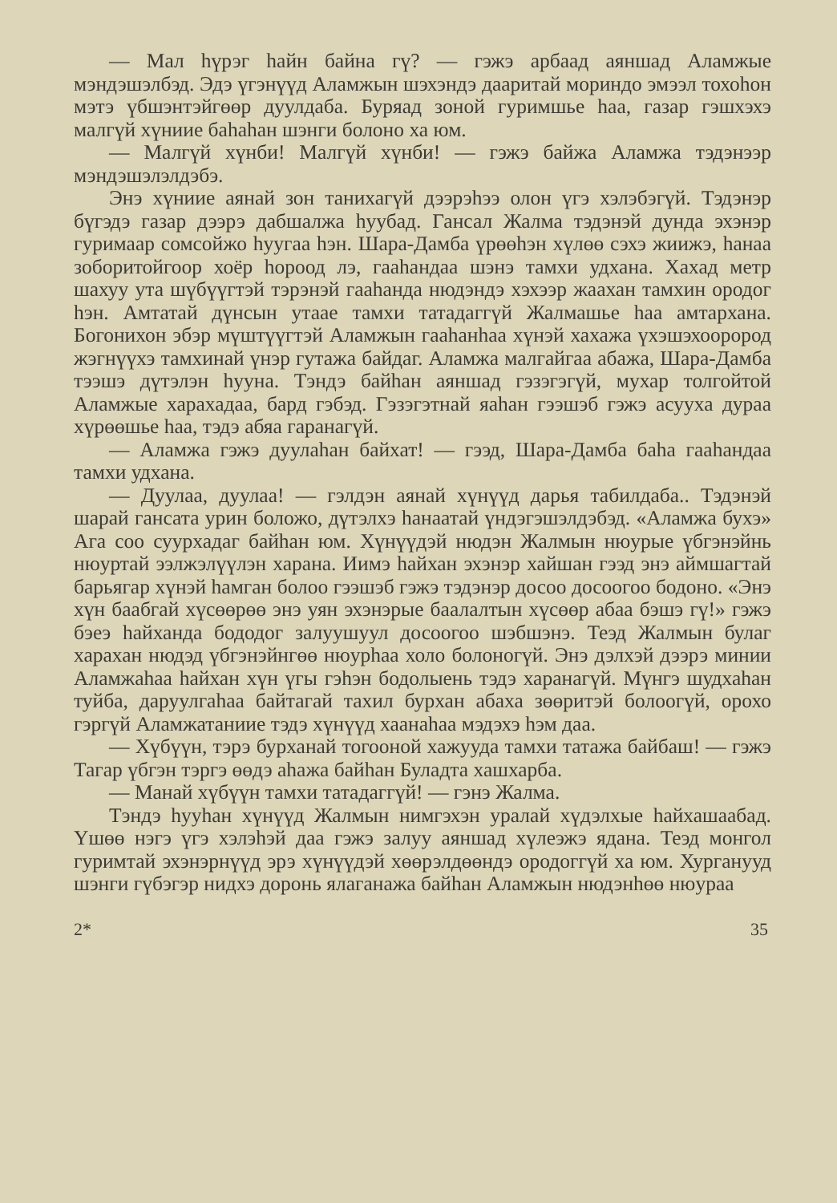— Мал һүрэг һайн байна гү? — гэжэ арбаад аяншад Аламжые мэндэшэлбэд. Эдэ үгэнүүд Аламжын шэхэндэ дааритай мориндо эмээл тохоһон мэтэ үбшэнтэйгөөр дуулдаба. Буряад зоной гуримшье һаа, газар гэшхэхэ малгүй хүниие баһаһан шэнги болоно ха юм.
— Малгүй хүнби! Малгүй хүнби! — гэжэ байжа Аламжа тэдэнээр мэндэшэлэлдэбэ.
Энэ хүниие аянай зон танихагүй дээрэһээ олон үгэ хэлэбэгүй. Тэдэнэр бүгэдэ газар дээрэ дабшалжа һуубад. Гансал Жалма тэдэнэй дунда эхэнэр гуримаар сомсойжо һуугаа һэн. Шара-Дамба үрөөһэн хүлөө сэхэ жиижэ, һанаа зоборитойгоор хоёр һороод лэ, гааһандаа шэнэ тамхи удхана. Хахад метр шахуу ута шүбүүгтэй тэрэнэй гааһанда нюдэндэ хэхээр жаахан тамхин ородог һэн. Амтатай дүнсын утаае тамхи татадаггүй Жалмашье һаа амтархана. Богонихон эбэр мүштүүгтэй Аламжын гааһанһаа хүнэй хахажа үхэшэхоорород жэгнүүхэ тамхинай үнэр гутажа байдаг. Аламжа малгайгаа абажа, Шара-Дамба тээшэ дүтэлэн һууна. Тэндэ байһан аяншад гэзэгэгүй, мухар толгойтой Аламжые харахадаа, бард гэбэд. Гэзэгэтнай яаһан гээшэб гэжэ асууха дураа хүрөөшье һаа, тэдэ абяа гаранагүй.
— Аламжа гэжэ дуулаһан байхат! — гээд, Шара-Дамба баһа гааһандаа тамхи удхана.
— Дуулаа, дуулаа! — гэлдэн аянай хүнүүд дарья табилдаба.. Тэдэнэй шарай гансата урин боложо, дүтэлхэ һанаатай үндэгэшэлдэбэд. «Аламжа бухэ» Ага соо суурхадаг байһан юм. Хүнүүдэй нюдэн Жалмын нюурые үбгэнэйнь нюуртай ээлжэлүүлэн харана. Иимэ һайхан эхэнэр хайшан гээд энэ аймшагтай барьягар хүнэй һамган болоо гээшэб гэжэ тэдэнэр досоо досоогоо бодоно. «Энэ хүн баабгай хүсөөрөө энэ уян эхэнэрые баалалтын хүсөөр абаа бэшэ гү!» гэжэ бэеэ һайханда бододог залуушуул досоогоо шэбшэнэ. Теэд Жалмын булаг харахан нюдэд үбгэнэйнгөө нюурһаа холо болоногүй. Энэ дэлхэй дээрэ минии Аламжаһаа һайхан хүн үгы гэһэн бодолыень тэдэ харанагүй. Мүнгэ шудхаһан туйба, даруулгаһаа байтагай тахил бурхан абаха зөөритэй болоогүй, орохо гэргүй Аламжатаниие тэдэ хүнүүд хаанаһаа мэдэхэ һэм даа.
— Хүбүүн, тэрэ бурханай тогооной хажууда тамхи татажа байбаш! — гэжэ Тагар үбгэн тэргэ өөдэ аһажа байһан Буладта хашхарба.
— Манай хүбүүн тамхи татадаггүй! — гэнэ Жалма.
Тэндэ һууһан хүнүүд Жалмын нимгэхэн уралай хүдэлхые һайхашаабад. Үшөө нэгэ үгэ хэлэһэй даа гэжэ залуу аяншад хүлеэжэ ядана. Теэд монгол гуримтай эхэнэрнүүд эрэ хүнүүдэй хөөрэлдөөндэ ородоггүй ха юм. Хурганууд шэнги гүбэгэр нидхэ доронь ялаганажа байһан Аламжын нюдэнһөө нюураа
2* 35